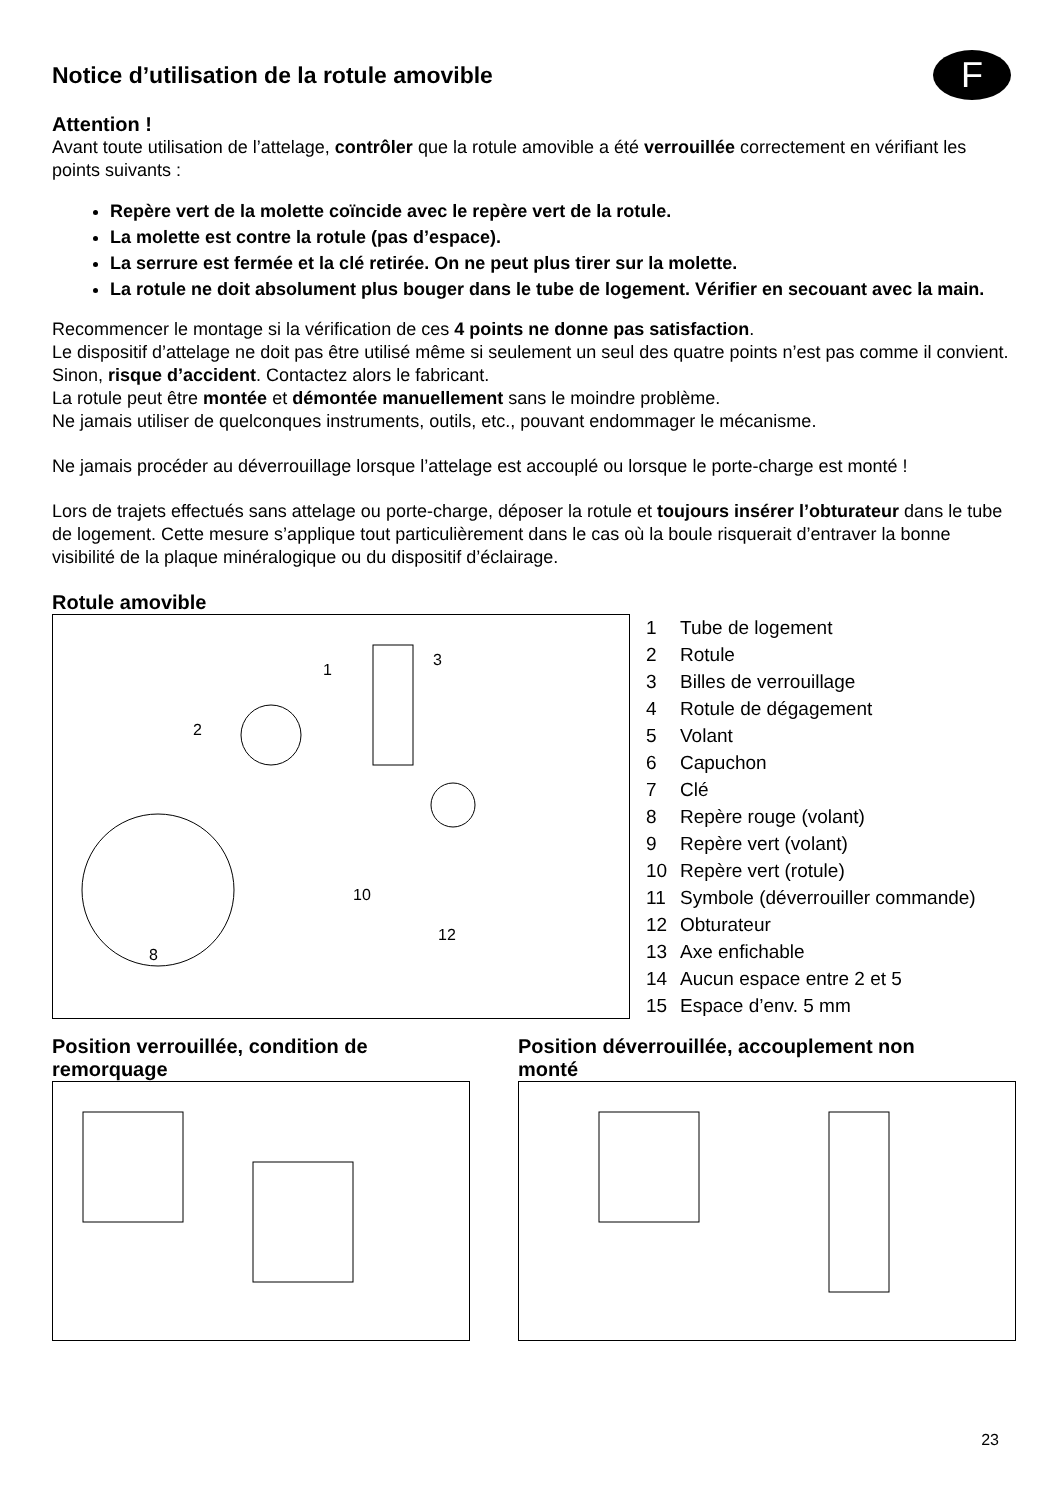F
Notice d’utilisation de la rotule amovible
Attention !
Avant toute utilisation de l’attelage, contrôler que la rotule amovible a été verrouillée correctement en vérifiant les points suivants :
Repère vert de la molette coïncide avec le repère vert de la rotule.
La molette est contre la rotule (pas d’espace).
La serrure est fermée et la clé retirée. On ne peut plus tirer sur la molette.
La rotule ne doit absolument plus bouger dans le tube de logement. Vérifier en secouant avec la main.
Recommencer le montage si la vérification de ces 4 points ne donne pas satisfaction.
Le dispositif d’attelage ne doit pas être utilisé même si seulement un seul des quatre points n’est pas comme il convient. Sinon, risque d’accident. Contactez alors le fabricant.
La rotule peut être montée et démontée manuellement sans le moindre problème.
Ne jamais utiliser de quelconques instruments, outils, etc., pouvant endommager le mécanisme.
Ne jamais procéder au déverrouillage lorsque l’attelage est accouplé ou lorsque le porte-charge est monté !
Lors de trajets effectués sans attelage ou porte-charge, déposer la rotule et toujours insérer l’obturateur dans le tube de logement. Cette mesure s’applique tout particulièrement dans le cas où la boule risquerait d’entraver la bonne visibilité de la plaque minéralogique ou du dispositif d’éclairage.
Rotule amovible
1
2
3
10
8
12
1 Tube de logement
2 Rotule
3 Billes de verrouillage
4 Rotule de dégagement
5 Volant
6 Capuchon
7 Clé
8 Repère rouge (volant)
9 Repère vert (volant)
10 Repère vert (rotule)
11 Symbole (déverrouiller commande)
12 Obturateur
13 Axe enfichable
14 Aucun espace entre 2 et 5
15 Espace d’env. 5 mm
Position verrouillée, condition de
remorquage
Position déverrouillée, accouplement non
monté
23